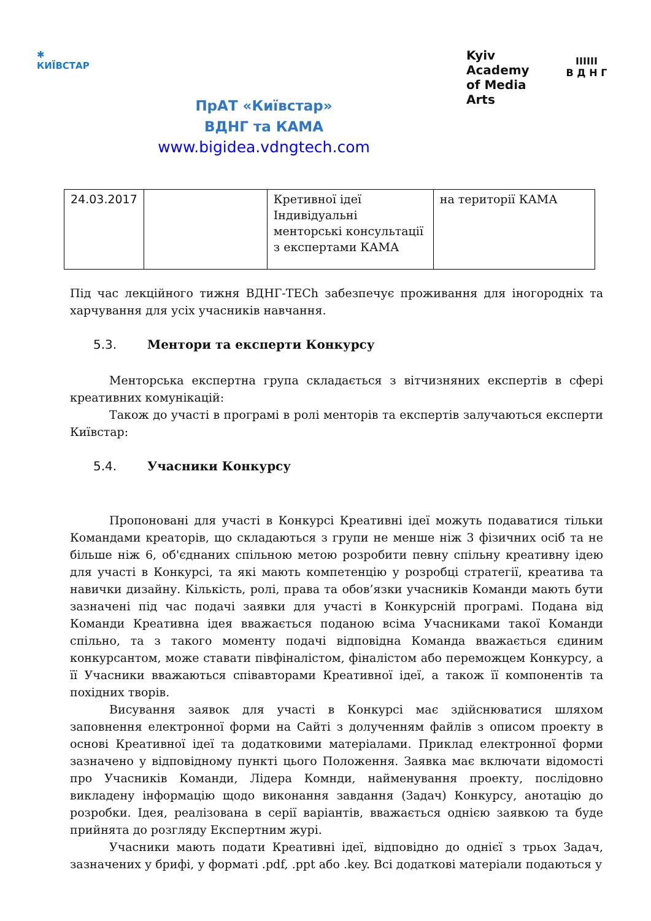✱
КИЇВСТАР
ПрАТ «Київстар»
ВДНГ та КАМА
www.bigidea.vdngtech.com
Kyiv
Academy
of Media
Arts
IIIIII
В Д Н Г
| 24.03.2017 | | Кретивної ідеї Індивідуальні менторські консультації з експертами КАМА | на території КАМА |
Під час лекційного тижня ВДНГ-TECh забезпечує проживання для іногородніх та харчування для усіх учасників навчання.
5.3. Ментори та експерти Конкурсу
Менторська експертна група складається з вітчизняних експертів в сфері креативних комунікацій:
Також до участі в програмі в ролі менторів та експертів залучаються експерти Київстар:
5.4. Учасники Конкурсу
Пропоновані для участі в Конкурсі Креативні ідеї можуть подаватися тільки Командами креаторів, що складаються з групи не менше ніж 3 фізичних осіб та не більше ніж 6, об'єднаних спільною метою розробити певну спільну креативну ідею для участі в Конкурсі, та які мають компетенцію у розробці стратегії, креатива та навички дизайну. Кількість, ролі, права та обов’язки учасників Команди мають бути зазначені під час подачі заявки для участі в Конкурсній програмі. Подана від Команди Креативна ідея вважається поданою всіма Учасниками такої Команди спільно, та з такого моменту подачі відповідна Команда вважається єдиним конкурсантом, може ставати півфіналістом, фіналістом або переможцем Конкурсу, а її Учасники вважаються співавторами Креативної ідеї, а також її компонентів та похідних творів.
Висування заявок для участі в Конкурсі має здійснюватися шляхом заповнення електронної форми на Сайті з долученням файлів з описом проекту в основі Креативної ідеї та додатковими матеріалами. Приклад електронної форми зазначено у відповідному пункті цього Положення. Заявка має включати відомості про Учасників Команди, Лідера Комнди, найменування проекту, послідовно викладену інформацію щодо виконання завдання (Задач) Конкурсу, анотацію до розробки. Ідея, реалізована в серії варіантів, вважається однією заявкою та буде прийнята до розгляду Експертним журі.
Учасники мають подати Креативні ідеї, відповідно до однієї з трьох Задач, зазначених у брифі, у форматі .pdf, .ppt або .key. Всі додаткові матеріали подаються у